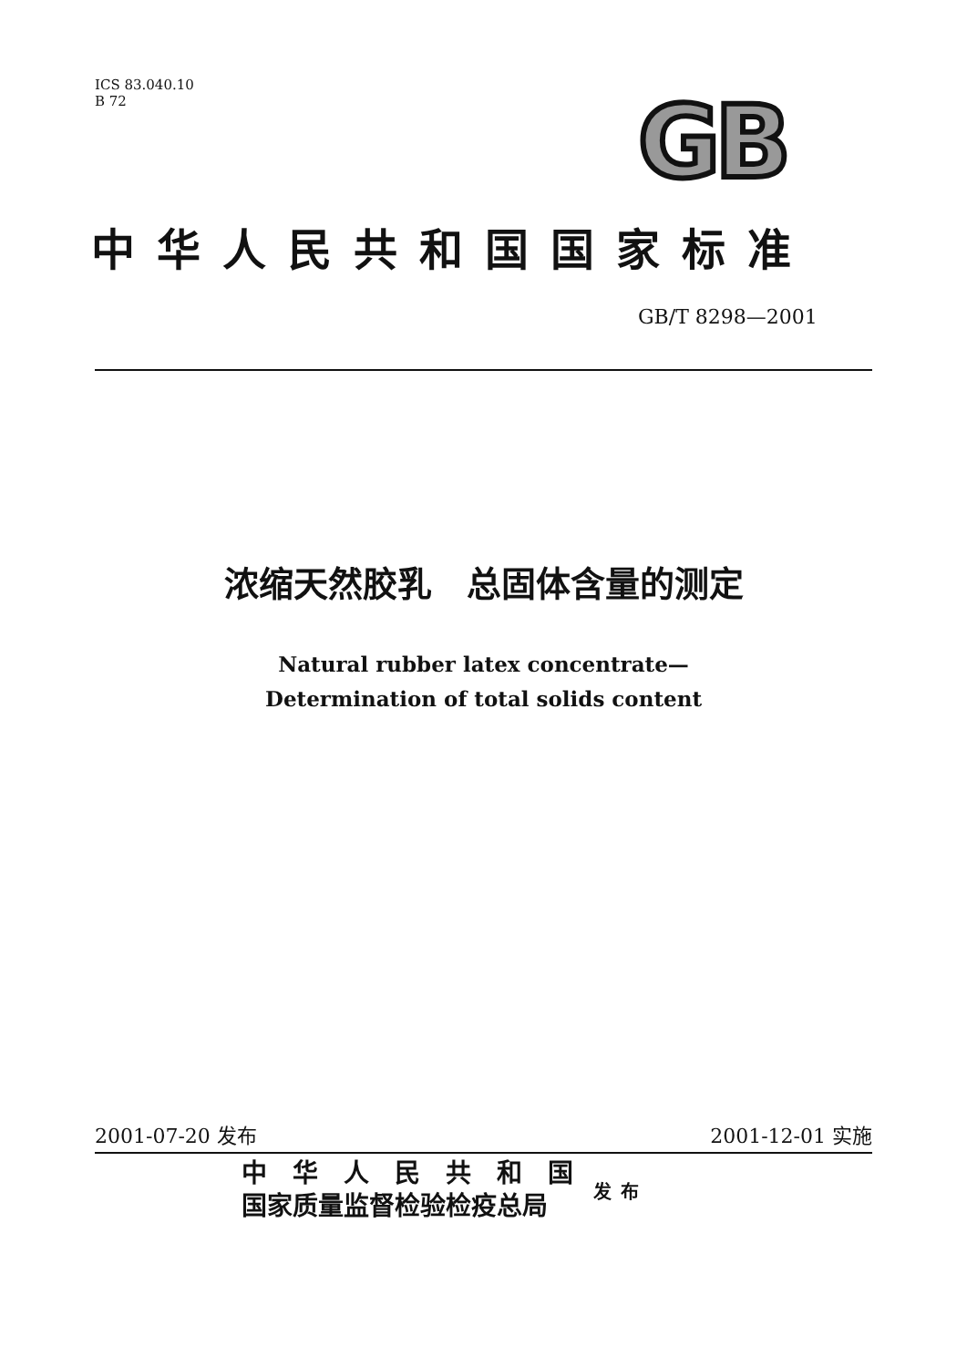ICS 83.040.10
B 72
GB
中华人民共和国国家标准
GB/T 8298—2001
浓缩天然胶乳　总固体含量的测定
Natural rubber latex concentrate—
Determination of total solids content
2001-07-20 发布 2001-12-01 实施
中　华　人　民　共　和　国
国家质量监督检验检疫总局
发布